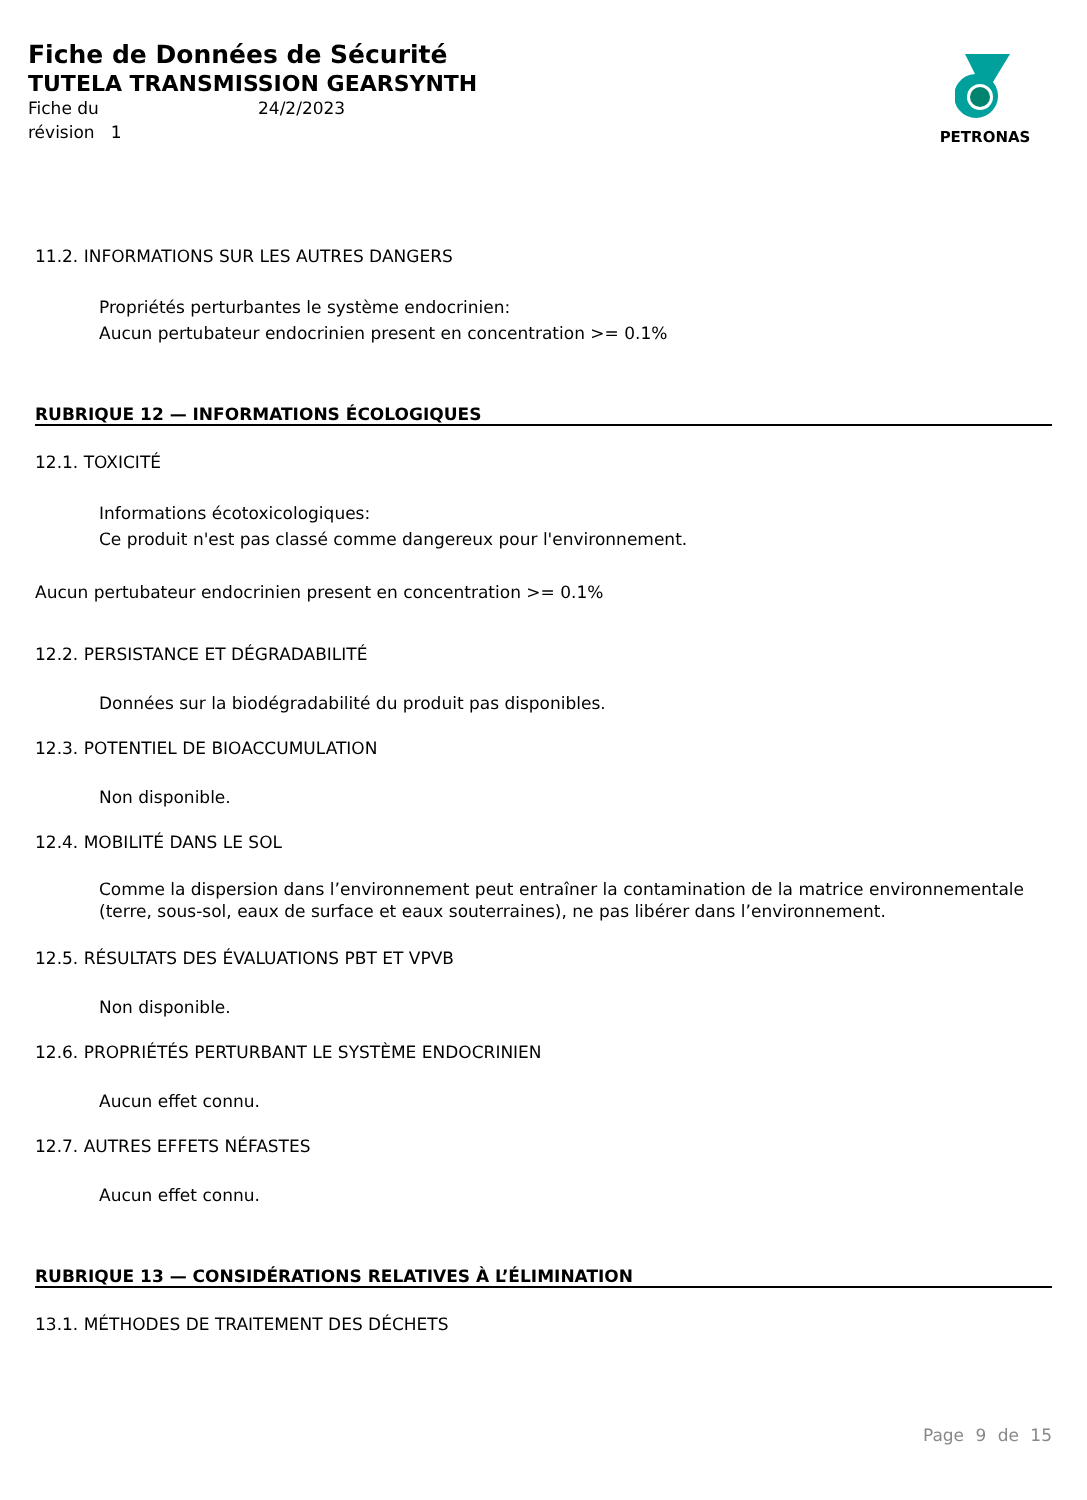Fiche de Données de Sécurité
TUTELA TRANSMISSION GEARSYNTH
Fiche du 24/2/2023 révision 1
PETRONAS
11.2. INFORMATIONS SUR LES AUTRES DANGERS
Propriétés perturbantes le système endocrinien:
Aucun pertubateur endocrinien present en concentration >= 0.1%
RUBRIQUE 12 — INFORMATIONS ÉCOLOGIQUES
12.1. TOXICITÉ
Informations écotoxicologiques:
Ce produit n'est pas classé comme dangereux pour l'environnement.
Aucun pertubateur endocrinien present en concentration >= 0.1%
12.2. PERSISTANCE ET DÉGRADABILITÉ
Données sur la biodégradabilité du produit pas disponibles.
12.3. POTENTIEL DE BIOACCUMULATION
Non disponible.
12.4. MOBILITÉ DANS LE SOL
Comme la dispersion dans l’environnement peut entraîner la contamination de la matrice environnementale (terre, sous-sol, eaux de surface et eaux souterraines), ne pas libérer dans l’environnement.
12.5. RÉSULTATS DES ÉVALUATIONS PBT ET VPVB
Non disponible.
12.6. PROPRIÉTÉS PERTURBANT LE SYSTÈME ENDOCRINIEN
Aucun effet connu.
12.7. AUTRES EFFETS NÉFASTES
Aucun effet connu.
RUBRIQUE 13 — CONSIDÉRATIONS RELATIVES À L’ÉLIMINATION
13.1. MÉTHODES DE TRAITEMENT DES DÉCHETS
Page 9 de 15